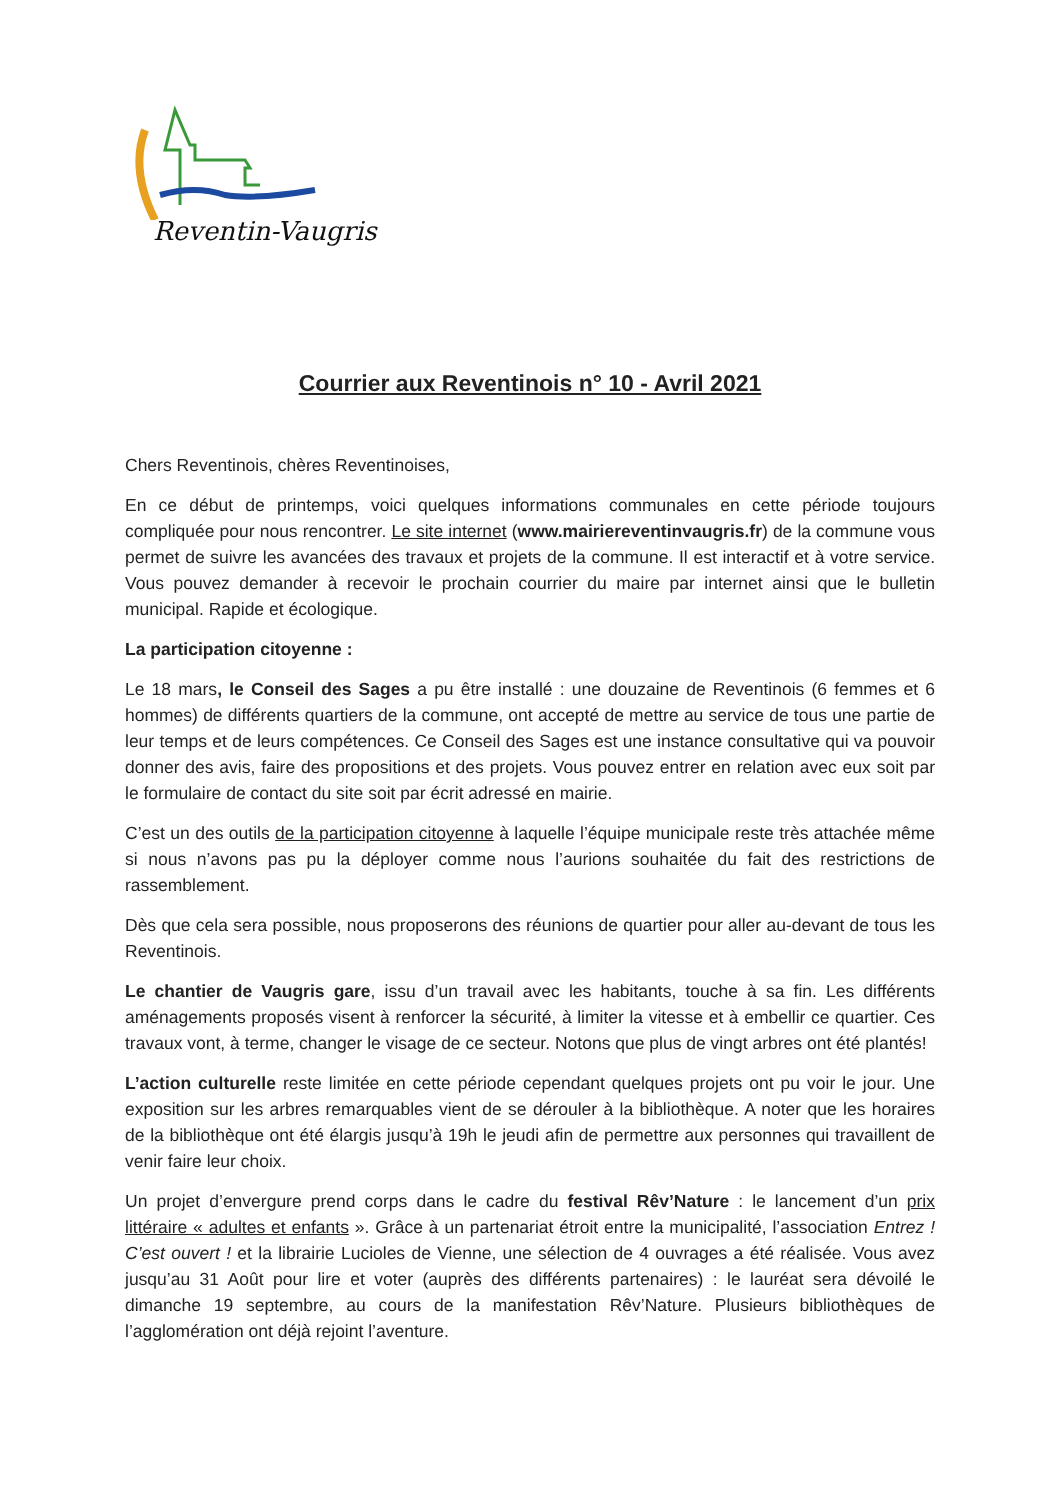Reventin-Vaugris
Courrier aux Reventinois n° 10 - Avril 2021
Chers Reventinois, chères Reventinoises,
En ce début de printemps, voici quelques informations communales en cette période toujours compliquée pour nous rencontrer. Le site internet (www.mairiereventinvaugris.fr) de la commune vous permet de suivre les avancées des travaux et projets de la commune. Il est interactif et à votre service. Vous pouvez demander à recevoir le prochain courrier du maire par internet ainsi que le bulletin municipal. Rapide et écologique.
La participation citoyenne :
Le 18 mars, le Conseil des Sages a pu être installé : une douzaine de Reventinois (6 femmes et 6 hommes) de différents quartiers de la commune, ont accepté de mettre au service de tous une partie de leur temps et de leurs compétences. Ce Conseil des Sages est une instance consultative qui va pouvoir donner des avis, faire des propositions et des projets. Vous pouvez entrer en relation avec eux soit par le formulaire de contact du site soit par écrit adressé en mairie.
C’est un des outils de la participation citoyenne à laquelle l’équipe municipale reste très attachée même si nous n’avons pas pu la déployer comme nous l’aurions souhaitée du fait des restrictions de rassemblement.
Dès que cela sera possible, nous proposerons des réunions de quartier pour aller au-devant de tous les Reventinois.
Le chantier de Vaugris gare, issu d’un travail avec les habitants, touche à sa fin. Les différents aménagements proposés visent à renforcer la sécurité, à limiter la vitesse et à embellir ce quartier. Ces travaux vont, à terme, changer le visage de ce secteur. Notons que plus de vingt arbres ont été plantés!
L’action culturelle reste limitée en cette période cependant quelques projets ont pu voir le jour. Une exposition sur les arbres remarquables vient de se dérouler à la bibliothèque. A noter que les horaires de la bibliothèque ont été élargis jusqu’à 19h le jeudi afin de permettre aux personnes qui travaillent de venir faire leur choix.
Un projet d’envergure prend corps dans le cadre du festival Rêv’Nature : le lancement d’un prix littéraire « adultes et enfants ». Grâce à un partenariat étroit entre la municipalité, l’association Entrez ! C’est ouvert ! et la librairie Lucioles de Vienne, une sélection de 4 ouvrages a été réalisée. Vous avez jusqu’au 31 Août pour lire et voter (auprès des différents partenaires) : le lauréat sera dévoilé le dimanche 19 septembre, au cours de la manifestation Rêv’Nature. Plusieurs bibliothèques de l’agglomération ont déjà rejoint l’aventure.